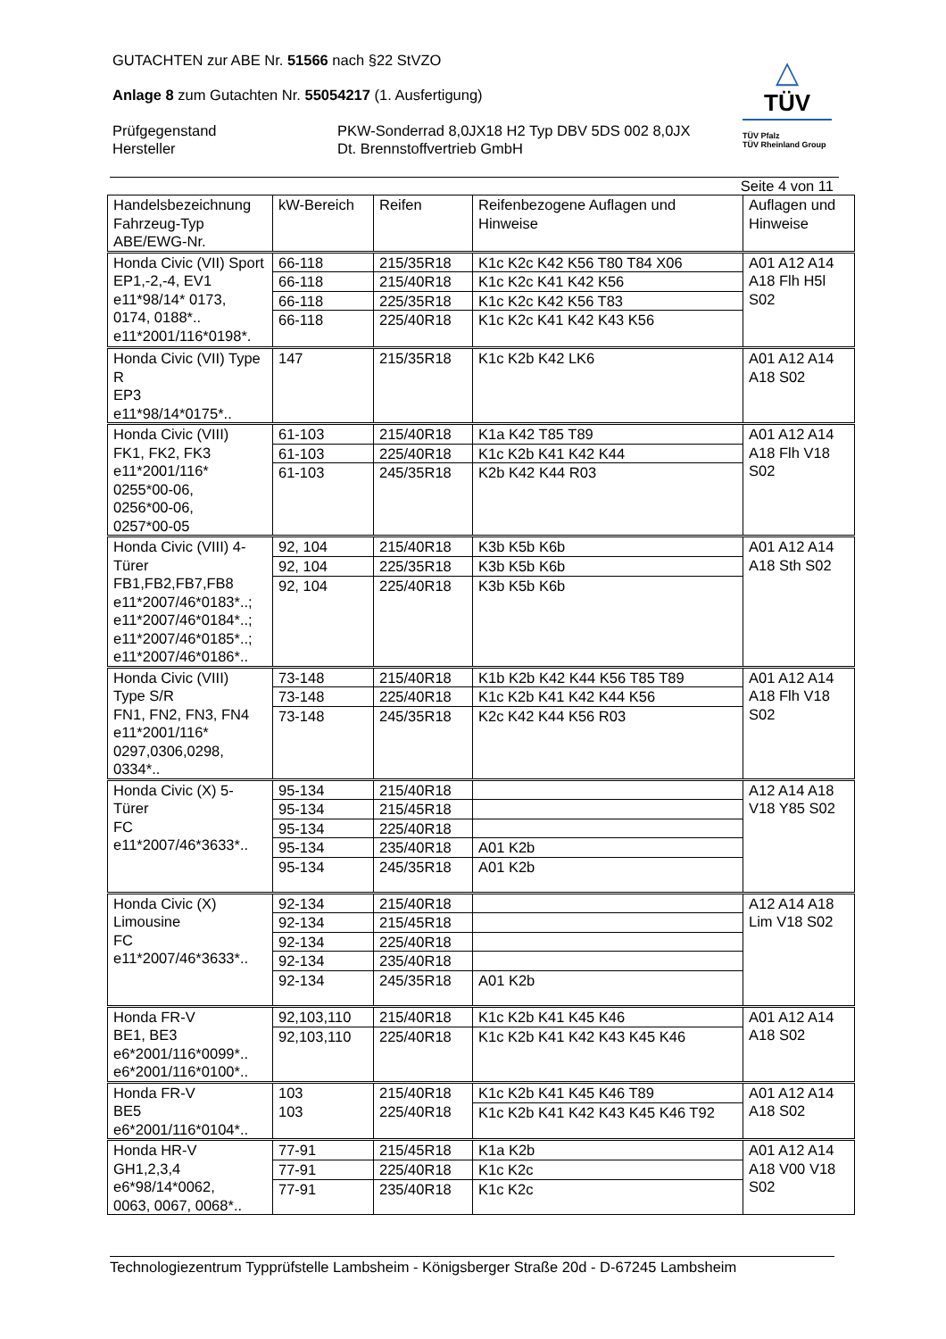△
TÜV
TÜV Pfalz
TÜV Rheinland Group
GUTACHTEN zur ABE Nr. 51566 nach §22 StVZO
Anlage 8 zum Gutachten Nr. 55054217 (1. Ausfertigung)
Prüfgegenstand
Hersteller
PKW-Sonderrad 8,0JX18 H2 Typ DBV 5DS 002 8,0JX
Dt. Brennstoffvertrieb GmbH
Seite 4 von 11
| Handelsbezeichnung Fahrzeug-Typ ABE/EWG-Nr. | kW-Bereich | Reifen | Reifenbezogene Auflagen und Hinweise | Auflagen und Hinweise |
| Honda Civic (VII) Sport EP1,-2,-4, EV1 e11*98/14* 0173, 0174, 0188*.. e11*2001/116*0198*. | 66-118 | 215/35R18 | K1c K2c K42 K56 T80 T84 X06 | A01 A12 A14 A18 Flh H5l S02 |
| | 66-118 | 215/40R18 | K1c K2c K41 K42 K56 | |
| | 66-118 | 225/35R18 | K1c K2c K42 K56 T83 | |
| | 66-118 | 225/40R18 | K1c K2c K41 K42 K43 K56 | |
| Honda Civic (VII) Type R EP3 e11*98/14*0175*.. | 147 | 215/35R18 | K1c K2b K42 LK6 | A01 A12 A14 A18 S02 |
| Honda Civic (VIII) FK1, FK2, FK3 e11*2001/116* 0255*00-06, 0256*00-06, 0257*00-05 | 61-103 | 215/40R18 | K1a K42 T85 T89 | A01 A12 A14 A18 Flh V18 S02 |
| | 61-103 | 225/40R18 | K1c K2b K41 K42 K44 | |
| | 61-103 | 245/35R18 | K2b K42 K44 R03 | |
| Honda Civic (VIII) 4-Türer FB1,FB2,FB7,FB8 e11*2007/46*0183*..; e11*2007/46*0184*..; e11*2007/46*0185*..; e11*2007/46*0186*.. | 92, 104 | 215/40R18 | K3b K5b K6b | A01 A12 A14 A18 Sth S02 |
| | 92, 104 | 225/35R18 | K3b K5b K6b | |
| | 92, 104 | 225/40R18 | K3b K5b K6b | |
| Honda Civic (VIII) Type S/R FN1, FN2, FN3, FN4 e11*2001/116* 0297,0306,0298, 0334*.. | 73-148 | 215/40R18 | K1b K2b K42 K44 K56 T85 T89 | A01 A12 A14 A18 Flh V18 S02 |
| | 73-148 | 225/40R18 | K1c K2b K41 K42 K44 K56 | |
| | 73-148 | 245/35R18 | K2c K42 K44 K56 R03 | |
| Honda Civic (X) 5-Türer FC e11*2007/46*3633*.. | 95-134 | 215/40R18 | | A12 A14 A18 V18 Y85 S02 |
| | 95-134 | 215/45R18 | | |
| | 95-134 | 225/40R18 | | |
| | 95-134 | 235/40R18 | A01 K2b | |
| | 95-134 | 245/35R18 | A01 K2b | |
| Honda Civic (X) Limousine FC e11*2007/46*3633*.. | 92-134 | 215/40R18 | | A12 A14 A18 Lim V18 S02 |
| | 92-134 | 215/45R18 | | |
| | 92-134 | 225/40R18 | | |
| | 92-134 | 235/40R18 | | |
| | 92-134 | 245/35R18 | A01 K2b | |
| Honda FR-V BE1, BE3 e6*2001/116*0099*.. e6*2001/116*0100*.. | 92,103,110 | 215/40R18 | K1c K2b K41 K45 K46 | A01 A12 A14 A18 S02 |
| | 92,103,110 | 225/40R18 | K1c K2b K41 K42 K43 K45 K46 | |
| Honda FR-V BE5 e6*2001/116*0104*.. | 103 | 215/40R18 | K1c K2b K41 K45 K46 T89 | A01 A12 A14 A18 S02 |
| | 103 | 225/40R18 | K1c K2b K41 K42 K43 K45 K46 T92 | |
| Honda HR-V GH1,2,3,4 e6*98/14*0062, 0063, 0067, 0068*.. | 77-91 | 215/45R18 | K1a K2b | A01 A12 A14 A18 V00 V18 S02 |
| | 77-91 | 225/40R18 | K1c K2c | |
| | 77-91 | 235/40R18 | K1c K2c | |
Technologiezentrum Typprüfstelle Lambsheim - Königsberger Straße 20d - D-67245 Lambsheim